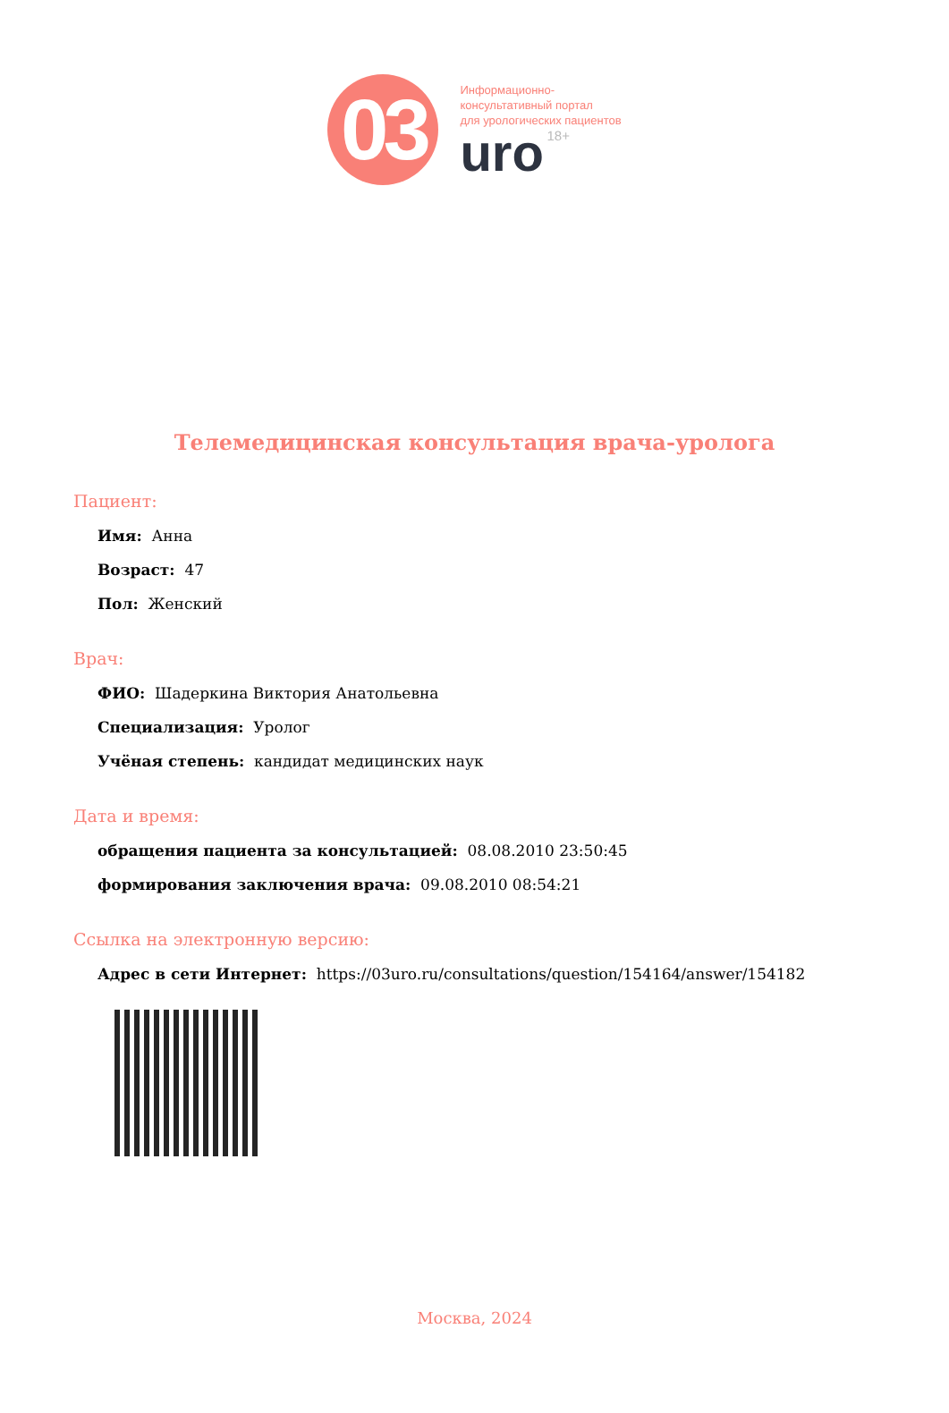03
Информационно-
консультативный портал
для урологических пациентов
uro 18+
Телемедицинская консультация врача-уролога
Пациент:
Имя: Анна
Возраст: 47
Пол: Женский
Врач:
ФИО: Шадеркина Виктория Анатольевна
Специализация: Уролог
Учёная степень: кандидат медицинских наук
Дата и время:
обращения пациента за консультацией: 08.08.2010 23:50:45
формирования заключения врача: 09.08.2010 08:54:21
Ссылка на электронную версию:
Адрес в сети Интернет: https://03uro.ru/consultations/question/154164/answer/154182
Москва, 2024